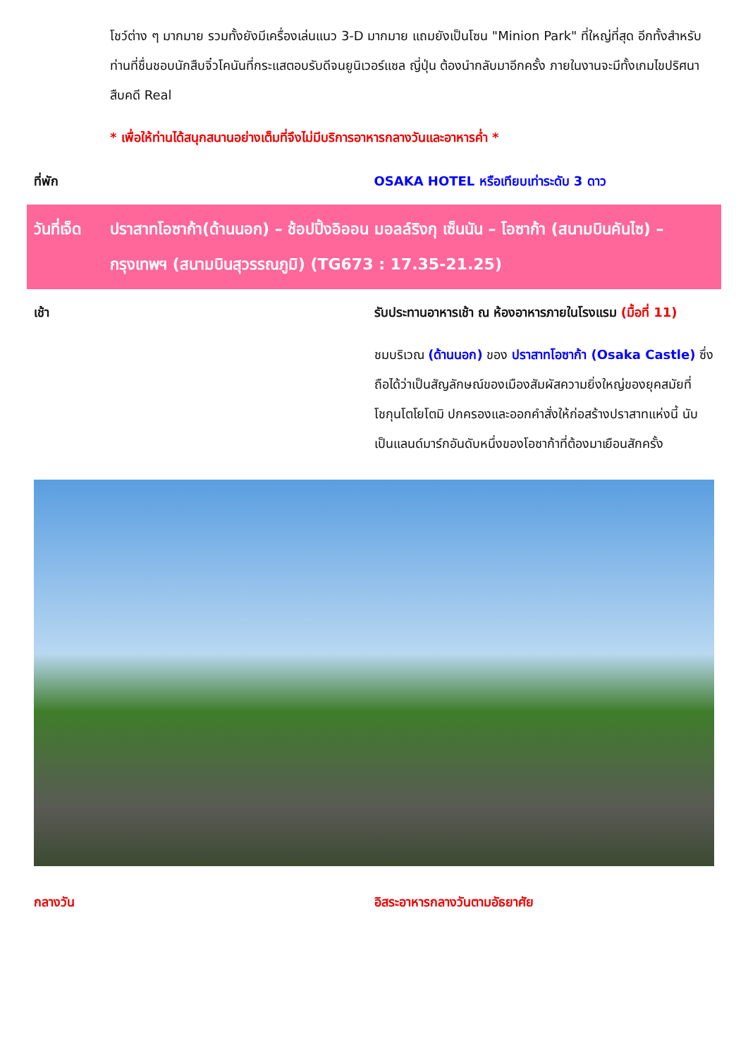โชว์ต่าง ๆ มากมาย รวมทั้งยังมีเครื่องเล่นแนว 3-D มากมาย แถมยังเป็นโซน "Minion Park" ที่ใหญ่ที่สุด อีกทั้งสำหรับท่านที่ชื่นชอบนักสืบจิ๋วโคนันที่กระแสตอบรับดีจนยูนิเวอร์แซล ญี่ปุ่น ต้องนำกลับมาอีกครั้ง ภายในงานจะมีทั้งเกมไขปริศนาสืบคดี Real
* เพื่อให้ท่านได้สนุกสนานอย่างเต็มที่จึงไม่มีบริการอาหารกลางวันและอาหารค่ำ *
ที่พัก OSAKA HOTEL หรือเทียบเท่าระดับ 3 ดาว
วันที่เจ็ด
ปราสาทโอซาก้า(ด้านนอก) – ช้อปปิ้งอิออน มอลล์ริงกุ เซ็นนัน – โอซาก้า (สนามบินคันไซ) – กรุงเทพฯ (สนามบินสุวรรณภูมิ) (TG673 : 17.35-21.25)
เช้า รับประทานอาหารเช้า ณ ห้องอาหารภายในโรงแรม (มื้อที่ 11)
ชมบริเวณ (ด้านนอก) ของ ปราสาทโอซาก้า (Osaka Castle) ซึ่งถือได้ว่าเป็นสัญลักษณ์ของเมืองสัมผัสความยิ่งใหญ่ของยุคสมัยที่โชกุนโตโยโตมิ ปกครองและออกคำสั่งให้ก่อสร้างปราสาทแห่งนี้ นับเป็นแลนด์มาร์กอันดับหนึ่งของโอซาก้าที่ต้องมาเยือนสักครั้ง
กลางวัน อิสระอาหารกลางวันตามอัธยาศัย